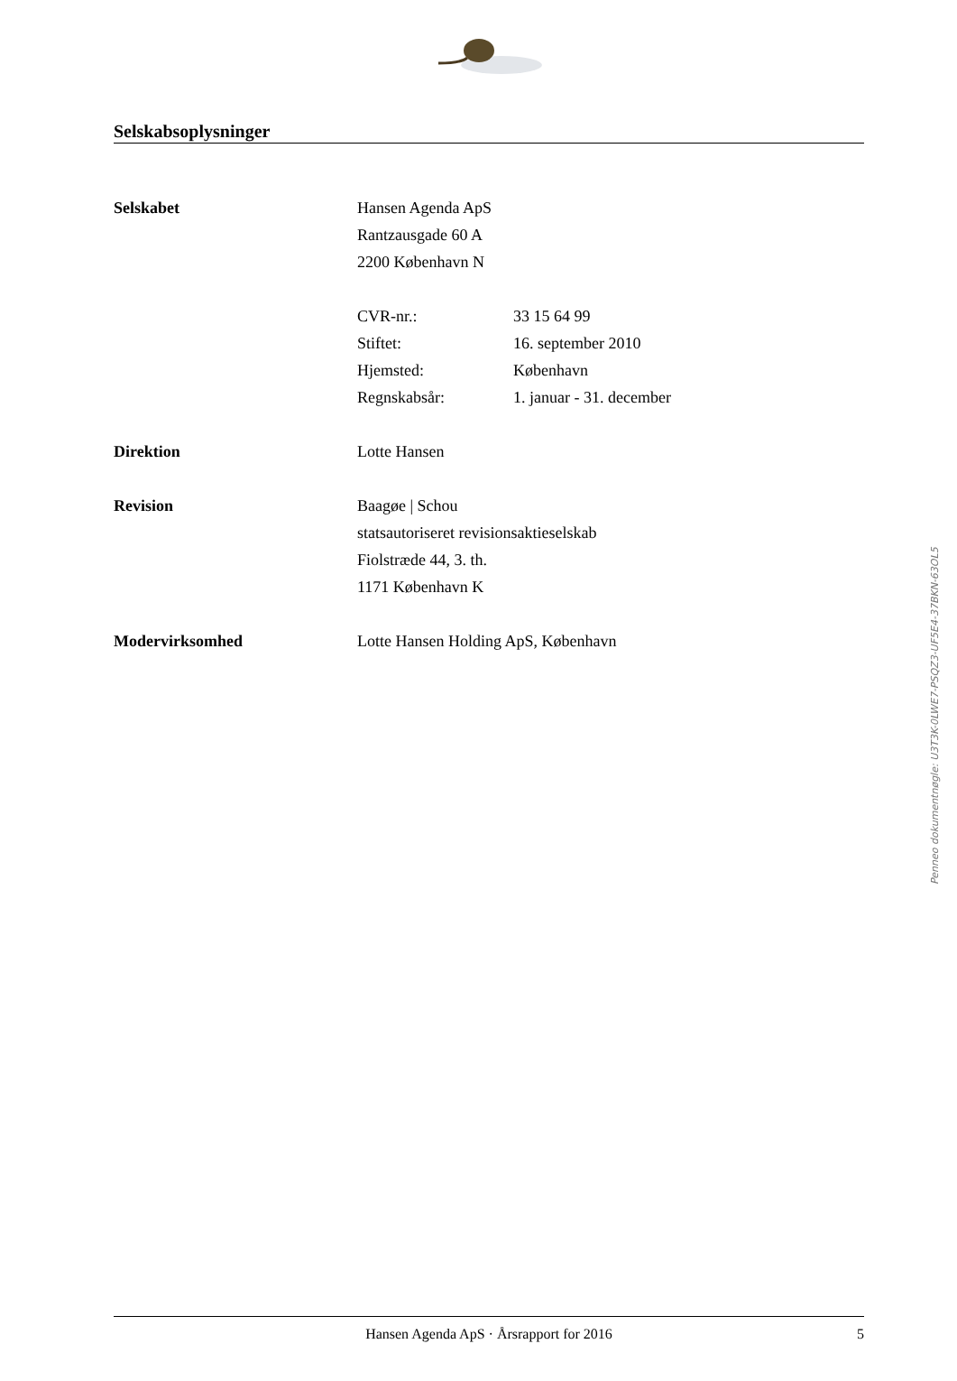Selskabsoplysninger
Selskabet Hansen Agenda ApS
Rantzausgade 60 A
2200 København N
CVR-nr.: 33 15 64 99
Stiftet: 16. september 2010
Hjemsted: København
Regnskabsår: 1. januar - 31. december
Direktion Lotte Hansen
Revision Baagøe | Schou
statsautoriseret revisionsaktieselskab
Fiolstræde 44, 3. th.
1171 København K
Modervirksomhed Lotte Hansen Holding ApS, København
Penneo dokumentnøgle: U3T3K-0LWE7-PSQZ3-UF5E4-37BKN-63OL5
Hansen Agenda ApS · Årsrapport for 2016 5